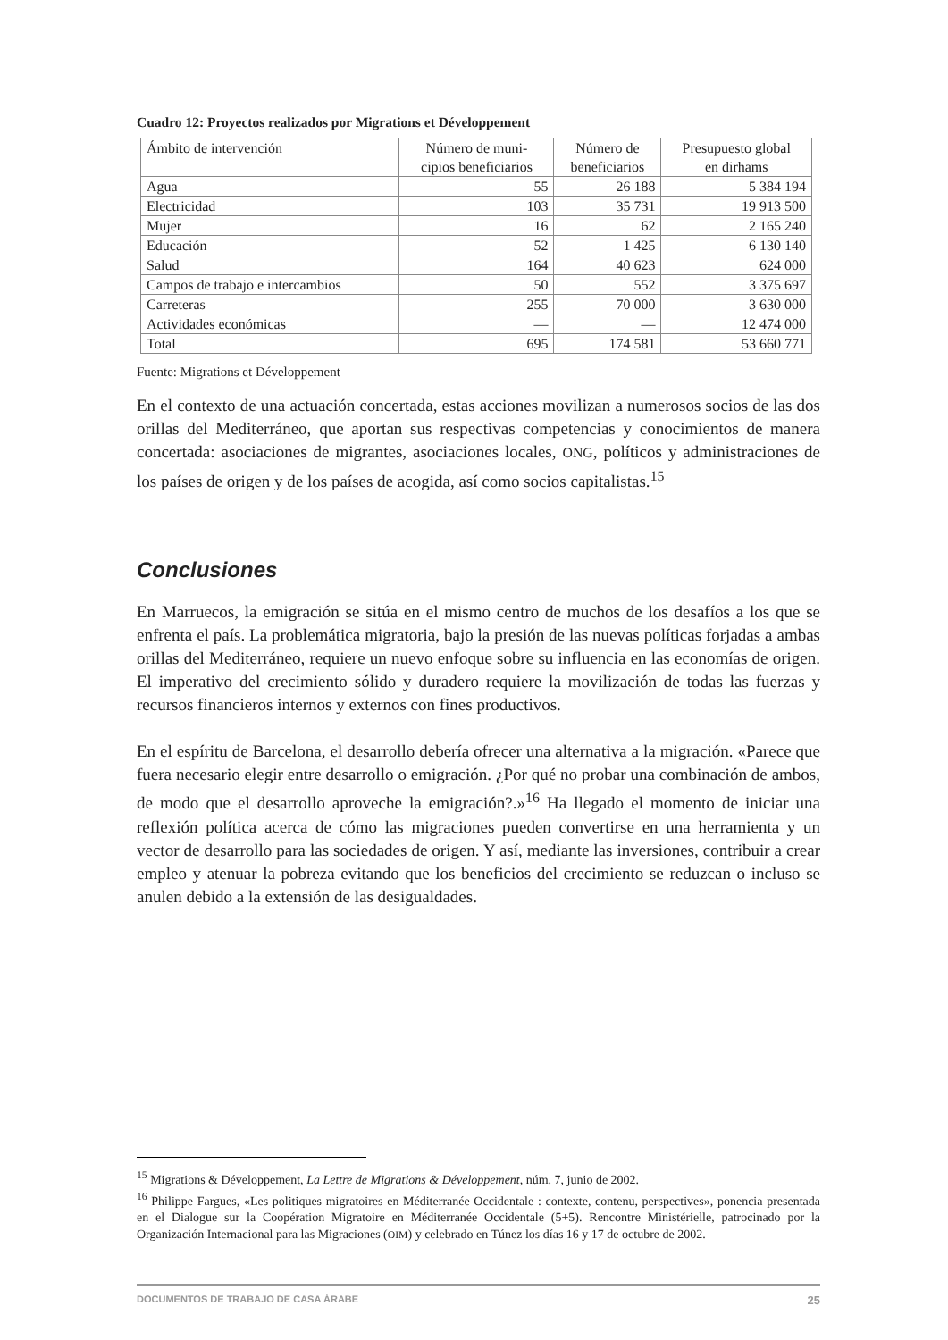Cuadro 12: Proyectos realizados por Migrations et Développement
| Ámbito de intervención | Número de muni- cipios beneficiarios | Número de beneficiarios | Presupuesto global en dirhams |
| --- | --- | --- | --- |
| Agua | 55 | 26 188 | 5 384 194 |
| Electricidad | 103 | 35 731 | 19 913 500 |
| Mujer | 16 | 62 | 2 165 240 |
| Educación | 52 | 1 425 | 6 130 140 |
| Salud | 164 | 40 623 | 624 000 |
| Campos de trabajo e intercambios | 50 | 552 | 3 375 697 |
| Carreteras | 255 | 70 000 | 3 630 000 |
| Actividades económicas | — | — | 12 474 000 |
| Total | 695 | 174 581 | 53 660 771 |
Fuente: Migrations et Développement
En el contexto de una actuación concertada, estas acciones movilizan a numerosos socios de las dos orillas del Mediterráneo, que aportan sus respectivas competencias y conocimientos de manera concertada: asociaciones de migrantes, asociaciones locales, ONG, políticos y administraciones de los países de origen y de los países de acogida, así como socios capitalistas.<sup>15</sup>
Conclusiones
En Marruecos, la emigración se sitúa en el mismo centro de muchos de los desafíos a los que se enfrenta el país. La problemática migratoria, bajo la presión de las nuevas políticas forjadas a ambas orillas del Mediterráneo, requiere un nuevo enfoque sobre su influencia en las economías de origen. El imperativo del crecimiento sólido y duradero requiere la movilización de todas las fuerzas y recursos financieros internos y externos con fines productivos.
En el espíritu de Barcelona, el desarrollo debería ofrecer una alternativa a la migración. «Parece que fuera necesario elegir entre desarrollo o emigración. ¿Por qué no probar una combinación de ambos, de modo que el desarrollo aproveche la emigración?.»<sup>16</sup> Ha llegado el momento de iniciar una reflexión política acerca de cómo las migraciones pueden convertirse en una herramienta y un vector de desarrollo para las sociedades de origen. Y así, mediante las inversiones, contribuir a crear empleo y atenuar la pobreza evitando que los beneficios del crecimiento se reduzcan o incluso se anulen debido a la extensión de las desigualdades.
<sup>15</sup> Migrations & Développement, La Lettre de Migrations & Développement, núm. 7, junio de 2002.
<sup>16</sup> Philippe Fargues, «Les politiques migratoires en Méditerranée Occidentale : contexte, contenu, perspectives», ponencia presentada en el Dialogue sur la Coopération Migratoire en Méditerranée Occidentale (5+5). Rencontre Ministérielle, patrocinado por la Organización Internacional para las Migraciones (OIM) y celebrado en Túnez los días 16 y 17 de octubre de 2002.
DOCUMENTOS DE TRABAJO DE CASA ÁRABE 25